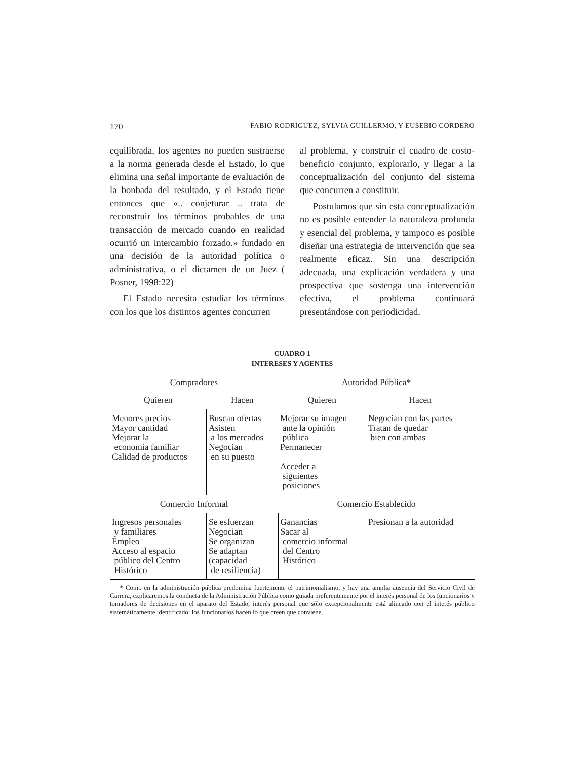170 FABIO RODRÍGUEZ, SYLVIA GUILLERMO, Y EUSEBIO CORDERO
equilibrada, los agentes no pueden sustraerse a la norma generada desde el Estado, lo que elimina una señal importante de evaluación de la bonbada del resultado, y el Estado tiene entonces que «.. conjeturar .. trata de reconstruir los términos probables de una transacción de mercado cuando en realidad ocurrió un intercambio forzado.» fundado en una decisión de la autoridad política o administrativa, o el dictamen de un Juez ( Posner, 1998:22)
El Estado necesita estudiar los términos con los que los distintos agentes concurren
al problema, y construir el cuadro de costo-beneficio conjunto, explorarlo, y llegar a la conceptualización del conjunto del sistema que concurren a constituir.
Postulamos que sin esta conceptualización no es posible entender la naturaleza profunda y esencial del problema, y tampoco es posible diseñar una estrategia de intervención que sea realmente eficaz. Sin una descripción adecuada, una explicación verdadera y una prospectiva que sostenga una intervención efectiva, el problema continuará presentándose con periodicidad.
CUADRO 1
INTERESES Y AGENTES
| Compradores | | Autoridad Pública* | |
| Quieren | Hacen | Quieren | Hacen |
| Menores precios Mayor cantidad Mejorar la economía familiar Calidad de productos | Buscan ofertas Asisten a los mercados Negocian en su puesto | Mejorar su imagen ante la opinión pública Permanecer Acceder a siguientes posiciones | Negocian con las partes Tratan de quedar bien con ambas |
| Comercio Informal | | Comercio Establecido | |
| Ingresos personales y familiares Empleo Acceso al espacio público del Centro Histórico | Se esfuerzan Negocian Se organizan Se adaptan (capacidad de resiliencia) | Ganancias Sacar al comercio informal del Centro Histórico | Presionan a la autoridad |
* Como en la administración pública predomina fuertemente el patrimonialismo, y hay una amplia ausencia del Servicio Civil de Carrera, explicaremos la conducta de la Administración Pública como guiada preferentemente por el interés personal de los funcionarios y tomadores de decisiones en el aparato del Estado, interés personal que sólo excepcionalmente está alineado con el interés público sistemáticamente identificado: los funcionarios hacen lo que creen que conviene.